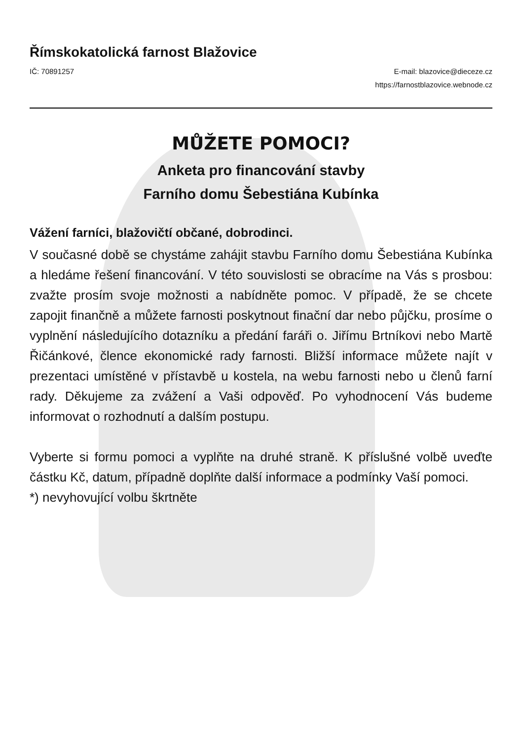Římskokatolická farnost Blažovice
IČ: 70891257 E-mail: blazovice@dieceze.cz
https://farnostblazovice.webnode.cz
MŮŽETE POMOCI?
Anketa pro financování stavby
Farního domu Šebestiána Kubínka
Vážení farníci, blažovičtí občané, dobrodinci.
V současné době se chystáme zahájit stavbu Farního domu Šebestiána Kubínka a hledáme řešení financování. V této souvislosti se obracíme na Vás s prosbou: zvažte prosím svoje možnosti a nabídněte pomoc. V případě, že se chcete zapojit finančně a můžete farnosti poskytnout finační dar nebo půjčku, prosíme o vyplnění následujícího dotazníku a předání faráři o. Jiřímu Brtníkovi nebo Martě Řičánkové, člence ekonomické rady farnosti. Bližší informace můžete najít v prezentaci umístěné v přístavbě u kostela, na webu farnosti nebo u členů farní rady. Děkujeme za zvážení a Vaši odpověď. Po vyhodnocení Vás budeme informovat o rozhodnutí a dalším postupu.
Vyberte si formu pomoci a vyplňte na druhé straně. K příslušné volbě uveďte částku Kč, datum, případně doplňte další informace a podmínky Vaší pomoci.
*) nevyhovující volbu škrtněte